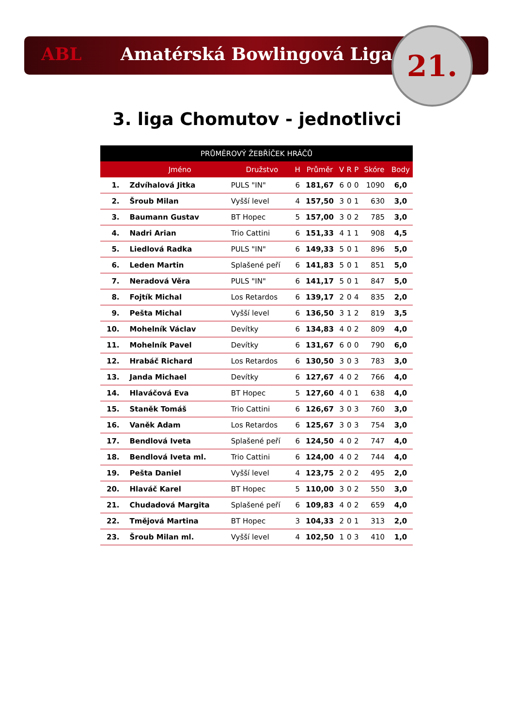ABL Amatérská Bowlingová Liga 21.
3. liga Chomutov - jednotlivci
| PRŮMĚROVÝ ŽEBŘÍČEK HRÁČŮ | | | | | | | | | |
| --- | --- | --- | --- | --- | --- | --- | --- | --- | --- |
| | Jméno | Družstvo | H | Průměr | V | R | P | Skóre | Body |
| 1. | Zdvíhalová Jitka | PULS "IN" | 6 | 181,67 | 6 | 0 | 0 | 1090 | 6,0 |
| 2. | Šroub Milan | Vyšší level | 4 | 157,50 | 3 | 0 | 1 | 630 | 3,0 |
| 3. | Baumann Gustav | BT Hopec | 5 | 157,00 | 3 | 0 | 2 | 785 | 3,0 |
| 4. | Nadri Arian | Trio Cattini | 6 | 151,33 | 4 | 1 | 1 | 908 | 4,5 |
| 5. | Liedlová Radka | PULS "IN" | 6 | 149,33 | 5 | 0 | 1 | 896 | 5,0 |
| 6. | Leden Martin | Splašené peří | 6 | 141,83 | 5 | 0 | 1 | 851 | 5,0 |
| 7. | Neradová Věra | PULS "IN" | 6 | 141,17 | 5 | 0 | 1 | 847 | 5,0 |
| 8. | Fojtík Michal | Los Retardos | 6 | 139,17 | 2 | 0 | 4 | 835 | 2,0 |
| 9. | Pešta Michal | Vyšší level | 6 | 136,50 | 3 | 1 | 2 | 819 | 3,5 |
| 10. | Mohelník Václav | Devítky | 6 | 134,83 | 4 | 0 | 2 | 809 | 4,0 |
| 11. | Mohelník Pavel | Devítky | 6 | 131,67 | 6 | 0 | 0 | 790 | 6,0 |
| 12. | Hrabáč Richard | Los Retardos | 6 | 130,50 | 3 | 0 | 3 | 783 | 3,0 |
| 13. | Janda Michael | Devítky | 6 | 127,67 | 4 | 0 | 2 | 766 | 4,0 |
| 14. | Hlaváčová Eva | BT Hopec | 5 | 127,60 | 4 | 0 | 1 | 638 | 4,0 |
| 15. | Staněk Tomáš | Trio Cattini | 6 | 126,67 | 3 | 0 | 3 | 760 | 3,0 |
| 16. | Vaněk Adam | Los Retardos | 6 | 125,67 | 3 | 0 | 3 | 754 | 3,0 |
| 17. | Bendlová Iveta | Splašené peří | 6 | 124,50 | 4 | 0 | 2 | 747 | 4,0 |
| 18. | Bendlová Iveta ml. | Trio Cattini | 6 | 124,00 | 4 | 0 | 2 | 744 | 4,0 |
| 19. | Pešta Daniel | Vyšší level | 4 | 123,75 | 2 | 0 | 2 | 495 | 2,0 |
| 20. | Hlaváč Karel | BT Hopec | 5 | 110,00 | 3 | 0 | 2 | 550 | 3,0 |
| 21. | Chudadová Margita | Splašené peří | 6 | 109,83 | 4 | 0 | 2 | 659 | 4,0 |
| 22. | Tmějová Martina | BT Hopec | 3 | 104,33 | 2 | 0 | 1 | 313 | 2,0 |
| 23. | Šroub Milan ml. | Vyšší level | 4 | 102,50 | 1 | 0 | 3 | 410 | 1,0 |